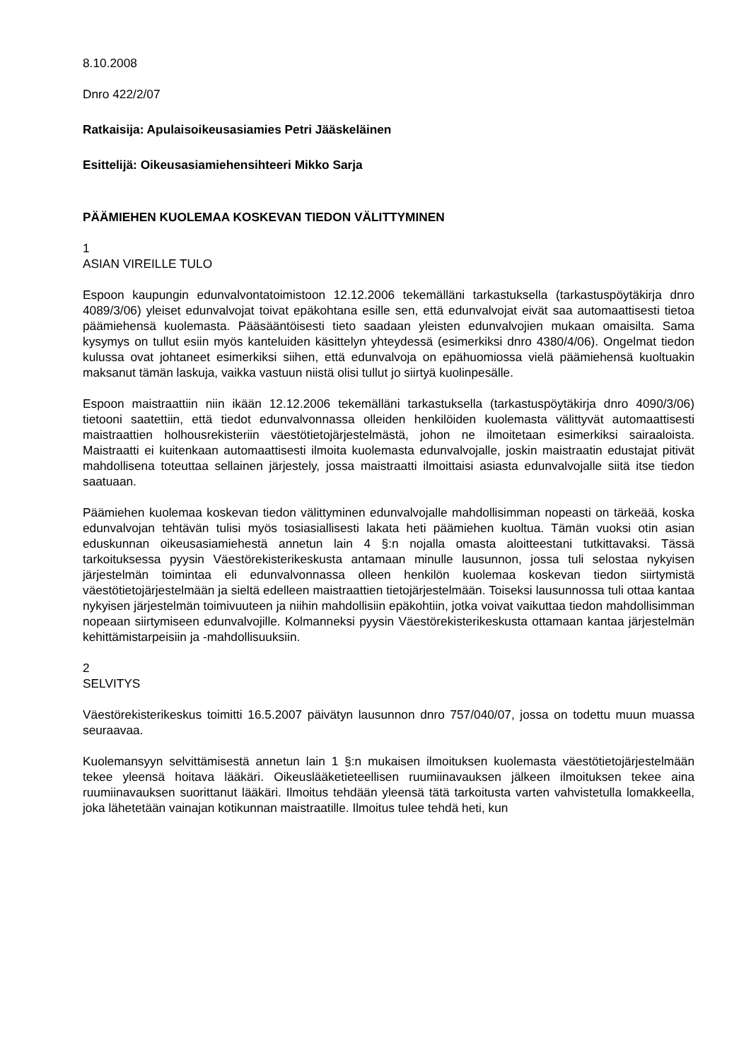8.10.2008
Dnro 422/2/07
Ratkaisija: Apulaisoikeusasiamies Petri Jääskeläinen
Esittelijä: Oikeusasiamiehensihteeri Mikko Sarja
PÄÄMIEHEN KUOLEMAA KOSKEVAN TIEDON VÄLITTYMINEN
1
ASIAN VIREILLE TULO
Espoon kaupungin edunvalvontatoimistoon 12.12.2006 tekemälläni tarkastuksella (tarkastuspöytäkirja dnro 4089/3/06) yleiset edunvalvojat toivat epäkohtana esille sen, että edunvalvojat eivät saa automaattisesti tietoa päämiehensä kuolemasta. Pääsääntöisesti tieto saadaan yleisten edunvalvojien mukaan omaisilta. Sama kysymys on tullut esiin myös kanteluiden käsittelyn yhteydessä (esimerkiksi dnro 4380/4/06). Ongelmat tiedon kulussa ovat johtaneet esimerkiksi siihen, että edunvalvoja on epähuomiossa vielä päämiehensä kuoltuakin maksanut tämän laskuja, vaikka vastuun niistä olisi tullut jo siirtyä kuolinpesälle.
Espoon maistraattiin niin ikään 12.12.2006 tekemälläni tarkastuksella (tarkastuspöytäkirja dnro 4090/3/06) tietooni saatettiin, että tiedot edunvalvonnassa olleiden henkilöiden kuolemasta välittyvät automaattisesti maistraattien holhousrekisteriin väestötietojärjestelmästä, johon ne ilmoitetaan esimerkiksi sairaaloista. Maistraatti ei kuitenkaan automaattisesti ilmoita kuolemasta edunvalvojalle, joskin maistraatin edustajat pitivät mahdollisena toteuttaa sellainen järjestely, jossa maistraatti ilmoittaisi asiasta edunvalvojalle siitä itse tiedon saatuaan.
Päämiehen kuolemaa koskevan tiedon välittyminen edunvalvojalle mahdollisimman nopeasti on tärkeää, koska edunvalvojan tehtävän tulisi myös tosiasiallisesti lakata heti päämiehen kuoltua. Tämän vuoksi otin asian eduskunnan oikeusasiamiehestä annetun lain 4 §:n nojalla omasta aloitteestani tutkittavaksi. Tässä tarkoituksessa pyysin Väestörekisterikeskusta antamaan minulle lausunnon, jossa tuli selostaa nykyisen järjestelmän toimintaa eli edunvalvonnassa olleen henkilön kuolemaa koskevan tiedon siirtymistä väestötietojärjestelmään ja sieltä edelleen maistraattien tietojärjestelmään. Toiseksi lausunnossa tuli ottaa kantaa nykyisen järjestelmän toimivuuteen ja niihin mahdollisiin epäkohtiin, jotka voivat vaikuttaa tiedon mahdollisimman nopeaan siirtymiseen edunvalvojille. Kolmanneksi pyysin Väestörekisterikeskusta ottamaan kantaa järjestelmän kehittämistarpeisiin ja -mahdollisuuksiin.
2
SELVITYS
Väestörekisterikeskus toimitti 16.5.2007 päivätyn lausunnon dnro 757/040/07, jossa on todettu muun muassa seuraavaa.
Kuolemansyyn selvittämisestä annetun lain 1 §:n mukaisen ilmoituksen kuolemasta väestötietojärjestelmään tekee yleensä hoitava lääkäri. Oikeuslääketieteellisen ruumiinavauksen jälkeen ilmoituksen tekee aina ruumiinavauksen suorittanut lääkäri. Ilmoitus tehdään yleensä tätä tarkoitusta varten vahvistetulla lomakkeella, joka lähetetään vainajan kotikunnan maistraatille. Ilmoitus tulee tehdä heti, kun